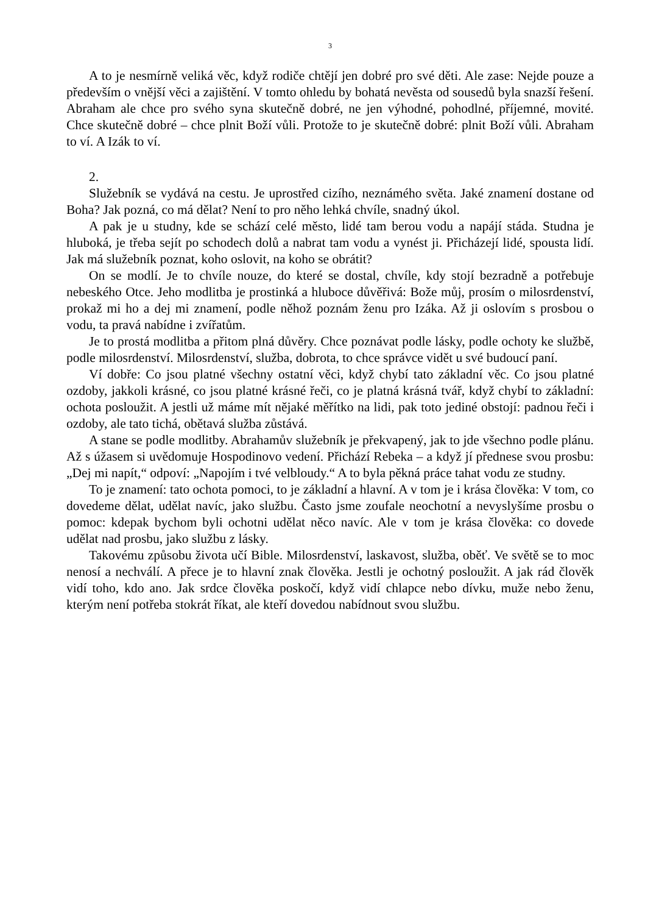3
A to je nesmírně veliká věc, když rodiče chtějí jen dobré pro své děti. Ale zase: Nejde pouze a především o vnější věci a zajištění. V tomto ohledu by bohatá nevěsta od sousedů byla snazší řešení. Abraham ale chce pro svého syna skutečně dobré, ne jen výhodné, pohodlné, příjemné, movité. Chce skutečně dobré – chce plnit Boží vůli. Protože to je skutečně dobré: plnit Boží vůli. Abraham to ví. A Izák to ví.
2.
Služebník se vydává na cestu. Je uprostřed cizího, neznámého světa. Jaké znamení dostane od Boha? Jak pozná, co má dělat? Není to pro něho lehká chvíle, snadný úkol.
A pak je u studny, kde se schází celé město, lidé tam berou vodu a napájí stáda. Studna je hluboká, je třeba sejít po schodech dolů a nabrat tam vodu a vynést ji. Přicházejí lidé, spousta lidí. Jak má služebník poznat, koho oslovit, na koho se obrátit?
On se modlí. Je to chvíle nouze, do které se dostal, chvíle, kdy stojí bezradně a potřebuje nebeského Otce. Jeho modlitba je prostinká a hluboce důvěřivá: Bože můj, prosím o milosrdenství, prokaž mi ho a dej mi znamení, podle něhož poznám ženu pro Izáka. Až ji oslovím s prosbou o vodu, ta pravá nabídne i zvířatům.
Je to prostá modlitba a přitom plná důvěry. Chce poznávat podle lásky, podle ochoty ke službě, podle milosrdenství. Milosrdenství, služba, dobrota, to chce správce vidět u své budoucí paní.
Ví dobře: Co jsou platné všechny ostatní věci, když chybí tato základní věc. Co jsou platné ozdoby, jakkoli krásné, co jsou platné krásné řeči, co je platná krásná tvář, když chybí to základní: ochota posloužit. A jestli už máme mít nějaké měřítko na lidi, pak toto jediné obstojí: padnou řeči i ozdoby, ale tato tichá, obětavá služba zůstává.
A stane se podle modlitby. Abrahamův služebník je překvapený, jak to jde všechno podle plánu. Až s úžasem si uvědomuje Hospodinovo vedení. Přichází Rebeka – a když jí přednese svou prosbu: „Dej mi napít,“ odpoví: „Napojím i tvé velbloudy.“ A to byla pěkná práce tahat vodu ze studny.
To je znamení: tato ochota pomoci, to je základní a hlavní. A v tom je i krása člověka: V tom, co dovedeme dělat, udělat navíc, jako službu. Často jsme zoufale neochotní a nevyslyšíme prosbu o pomoc: kdepak bychom byli ochotni udělat něco navíc. Ale v tom je krása člověka: co dovede udělat nad prosbu, jako službu z lásky.
Takovému způsobu života učí Bible. Milosrdenství, laskavost, služba, oběť. Ve světě se to moc nenosí a nechválí. A přece je to hlavní znak člověka. Jestli je ochotný posloužit. A jak rád člověk vidí toho, kdo ano. Jak srdce člověka poskočí, když vidí chlapce nebo dívku, muže nebo ženu, kterým není potřeba stokrát říkat, ale kteří dovedou nabídnout svou službu.